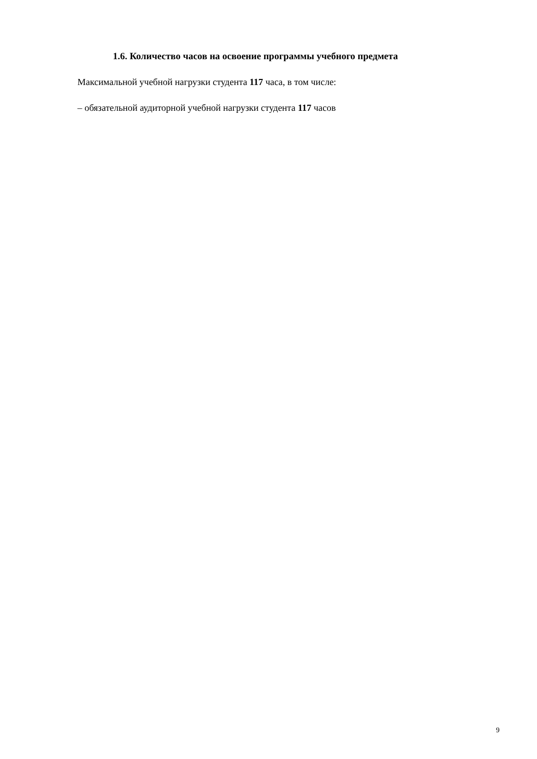1.6. Количество часов на освоение программы учебного предмета
Максимальной учебной нагрузки студента 117 часа, в том числе:
– обязательной аудиторной учебной нагрузки студента 117 часов
9